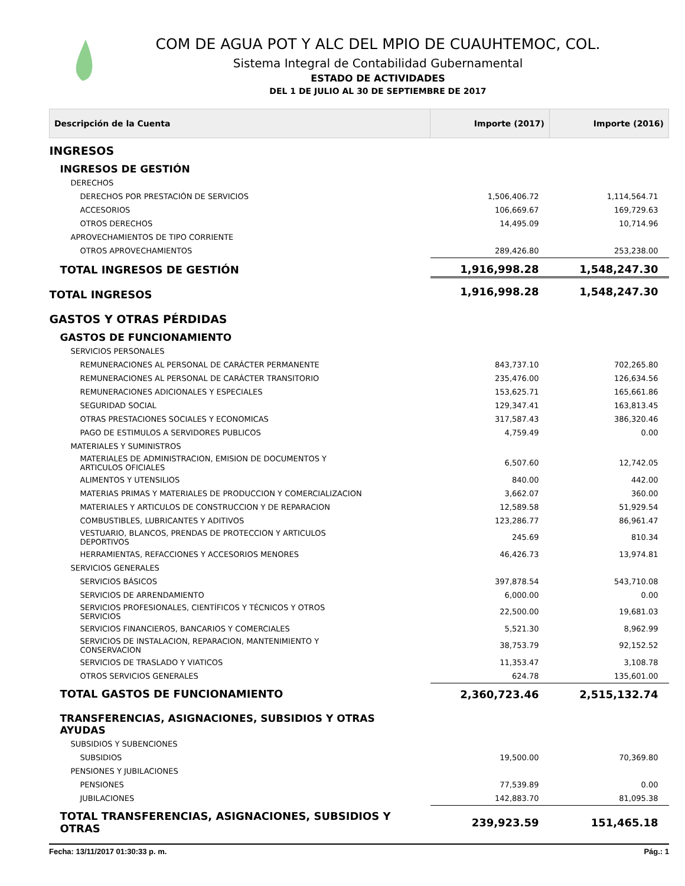COM DE AGUA POT Y ALC DEL MPIO DE CUAUHTEMOC, COL.
Sistema Integral de Contabilidad Gubernamental
ESTADO DE ACTIVIDADES
DEL 1 DE JULIO AL 30 DE SEPTIEMBRE DE 2017
| Descripción de la Cuenta | Importe (2017) | Importe (2016) |
| --- | --- | --- |
| INGRESOS | | |
| INGRESOS DE GESTIÓN | | |
| DERECHOS | | |
| DERECHOS POR PRESTACIÓN DE SERVICIOS | 1,506,406.72 | 1,114,564.71 |
| ACCESORIOS | 106,669.67 | 169,729.63 |
| OTROS DERECHOS | 14,495.09 | 10,714.96 |
| APROVECHAMIENTOS DE TIPO CORRIENTE | | |
| OTROS APROVECHAMIENTOS | 289,426.80 | 253,238.00 |
| TOTAL INGRESOS DE GESTIÓN | 1,916,998.28 | 1,548,247.30 |
| TOTAL INGRESOS | 1,916,998.28 | 1,548,247.30 |
| GASTOS Y OTRAS PÉRDIDAS | | |
| GASTOS DE FUNCIONAMIENTO | | |
| SERVICIOS PERSONALES | | |
| REMUNERACIONES AL PERSONAL DE CARÁCTER PERMANENTE | 843,737.10 | 702,265.80 |
| REMUNERACIONES AL PERSONAL DE CARÁCTER TRANSITORIO | 235,476.00 | 126,634.56 |
| REMUNERACIONES ADICIONALES Y ESPECIALES | 153,625.71 | 165,661.86 |
| SEGURIDAD SOCIAL | 129,347.41 | 163,813.45 |
| OTRAS PRESTACIONES SOCIALES Y ECONOMICAS | 317,587.43 | 386,320.46 |
| PAGO DE ESTIMULOS A SERVIDORES PUBLICOS | 4,759.49 | 0.00 |
| MATERIALES Y SUMINISTROS | | |
| MATERIALES DE ADMINISTRACION, EMISION DE DOCUMENTOS Y ARTICULOS OFICIALES | 6,507.60 | 12,742.05 |
| ALIMENTOS Y UTENSILIOS | 840.00 | 442.00 |
| MATERIAS PRIMAS Y MATERIALES DE PRODUCCION Y COMERCIALIZACION | 3,662.07 | 360.00 |
| MATERIALES Y ARTICULOS DE CONSTRUCCION Y DE REPARACION | 12,589.58 | 51,929.54 |
| COMBUSTIBLES, LUBRICANTES Y ADITIVOS | 123,286.77 | 86,961.47 |
| VESTUARIO, BLANCOS, PRENDAS DE PROTECCION Y ARTICULOS DEPORTIVOS | 245.69 | 810.34 |
| HERRAMIENTAS, REFACCIONES Y ACCESORIOS MENORES | 46,426.73 | 13,974.81 |
| SERVICIOS GENERALES | | |
| SERVICIOS BÁSICOS | 397,878.54 | 543,710.08 |
| SERVICIOS DE ARRENDAMIENTO | 6,000.00 | 0.00 |
| SERVICIOS PROFESIONALES, CIENTÍFICOS Y TÉCNICOS Y OTROS SERVICIOS | 22,500.00 | 19,681.03 |
| SERVICIOS FINANCIEROS, BANCARIOS Y COMERCIALES | 5,521.30 | 8,962.99 |
| SERVICIOS DE INSTALACION, REPARACION, MANTENIMIENTO Y CONSERVACION | 38,753.79 | 92,152.52 |
| SERVICIOS DE TRASLADO Y VIATICOS | 11,353.47 | 3,108.78 |
| OTROS SERVICIOS GENERALES | 624.78 | 135,601.00 |
| TOTAL GASTOS DE FUNCIONAMIENTO | 2,360,723.46 | 2,515,132.74 |
| TRANSFERENCIAS, ASIGNACIONES, SUBSIDIOS Y OTRAS AYUDAS | | |
| SUBSIDIOS Y SUBENCIONES | | |
| SUBSIDIOS | 19,500.00 | 70,369.80 |
| PENSIONES Y JUBILACIONES | | |
| PENSIONES | 77,539.89 | 0.00 |
| JUBILACIONES | 142,883.70 | 81,095.38 |
| TOTAL TRANSFERENCIAS, ASIGNACIONES, SUBSIDIOS Y OTRAS | 239,923.59 | 151,465.18 |
Fecha: 13/11/2017 01:30:33 p. m. Pág.: 1